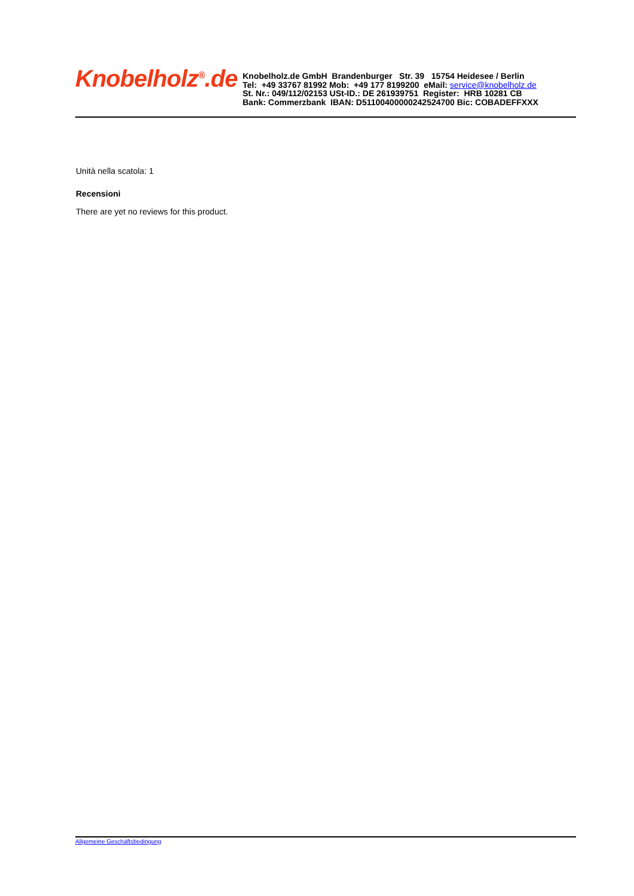Knobelholz<sup>®</sup>.de
Knobelholz.de GmbH Brandenburger Str. 39 15754 Heidesee / Berlin
Tel: +49 33767 81992 Mob: +49 177 8199200 eMail: service@knobelholz.de
St. Nr.: 049/112/02153 USt-ID.: DE 261939751 Register: HRB 10281 CB
Bank: Commerzbank IBAN: D51100400000242524700 Bic: COBADEFFXXX
Unità nella scatola: 1
Recensioni
There are yet no reviews for this product.
Allgemeine Geschäftsbedingung